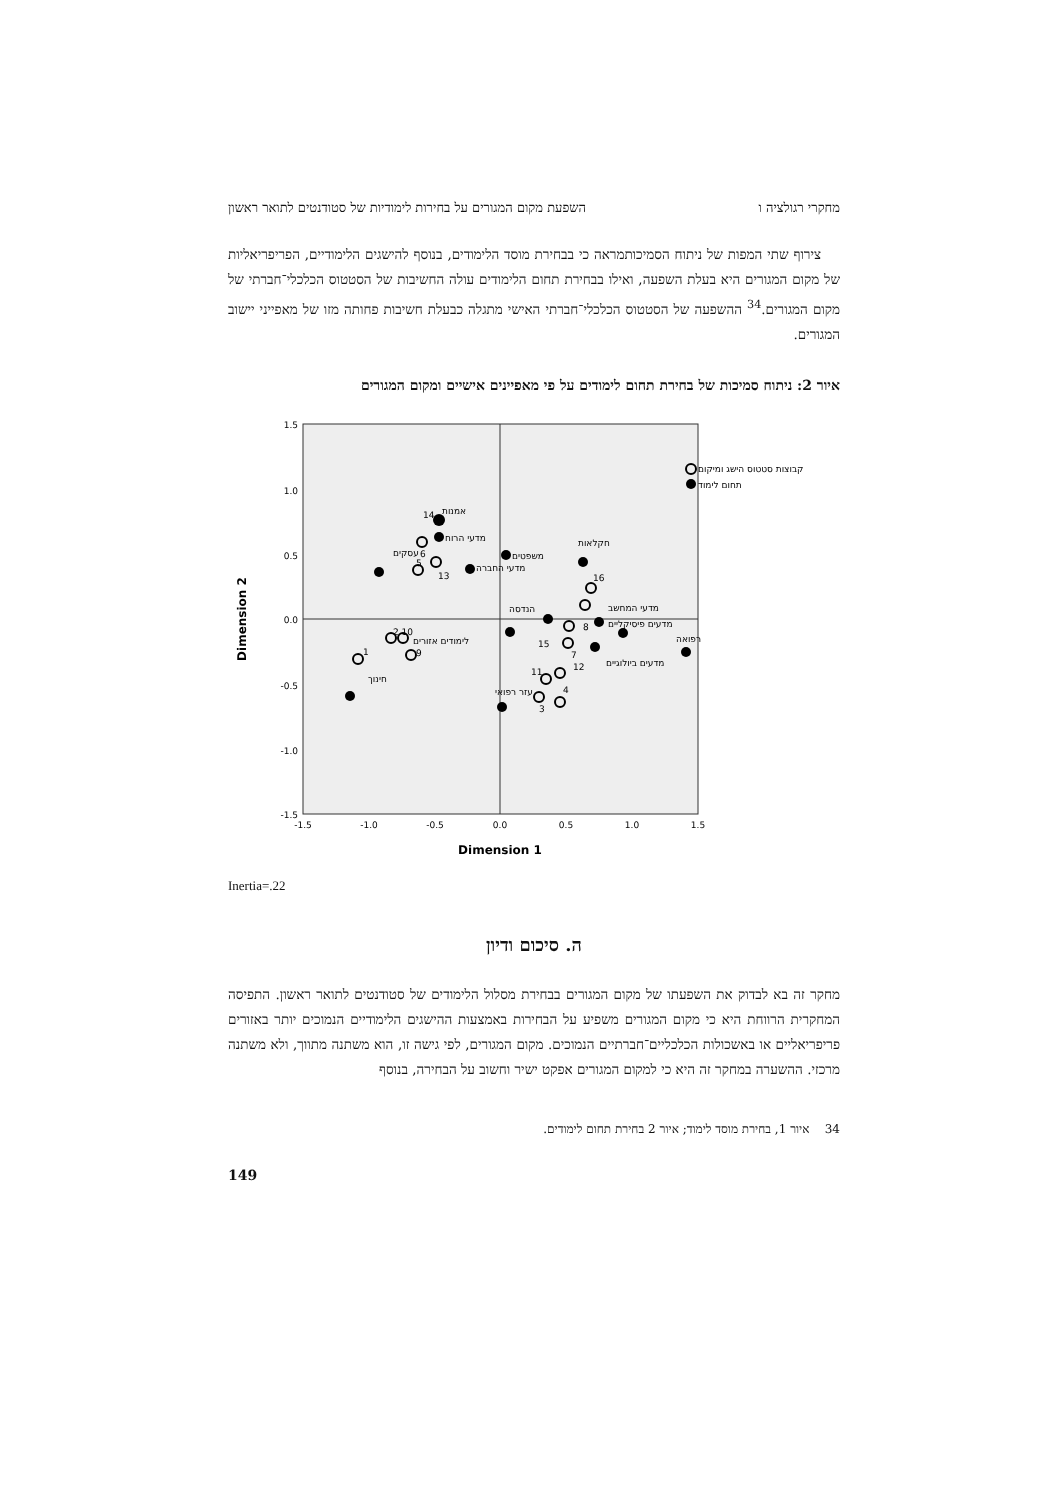מחקרי רגולציה ו השפעת מקום המגורים על בחירות לימודיות של סטודנטים לתואר ראשון
צירוף שתי המפות של ניתוח הסמיכותמראה כי בבחירת מוסד הלימודים, בנוסף להישגים הלימודיים, הפריפריאליות של מקום המגורים היא בעלת השפעה, ואילו בבחירת תחום הלימודים עולה החשיבות של הסטטוס הכלכלי־חברתי של מקום המגורים.<sup>34</sup> ההשפעה של הסטטוס הכלכלי־חברתי האישי מתגלה כבעלת חשיבות פחותה מזו של מאפייני יישוב המגורים.
איור 2: ניתוח סמיכות של בחירת תחום לימודים על פי מאפיינים אישיים ומקום המגורים
1.5
1.0
0.5
0.0
-0.5
-1.0
-1.5
-1.5
-1.0
-0.5
0.0
0.5
1.0
1.5
Dimension 1
Dimension 2
14
אמנות
מדעי הרוח
6
עסקים
5
13
מדעי החברה
משפטים
חקלאות
16
מדעי המחשב
הנדסה
8
מדעים פיסיקליים
15
7
לימודים אזורים
2 10
9
1
חינוך
12
מדעים ביולוגיים
רפואה
11
עזר רפואי
4
3
קבוצות סטטוס הישג ומיקום
תחום לימוד
Inertia=.22
ה. סיכום ודיון
מחקר זה בא לבדוק את השפעתו של מקום המגורים בבחירת מסלול הלימודים של סטודנטים לתואר ראשון. התפיסה המחקרית הרווחת היא כי מקום המגורים משפיע על הבחירות באמצעות ההישגים הלימודיים הנמוכים יותר באזורים פריפריאליים או באשכולות הכלכליים־חברתיים הנמוכים. מקום המגורים, לפי גישה זו, הוא משתנה מתווך, ולא משתנה מרכזי. ההשערה במחקר זה היא כי למקום המגורים אפקט ישיר וחשוב על הבחירה, בנוסף
34 איור 1, בחירת מוסד לימוד; איור 2 בחירת תחום לימודים.
149